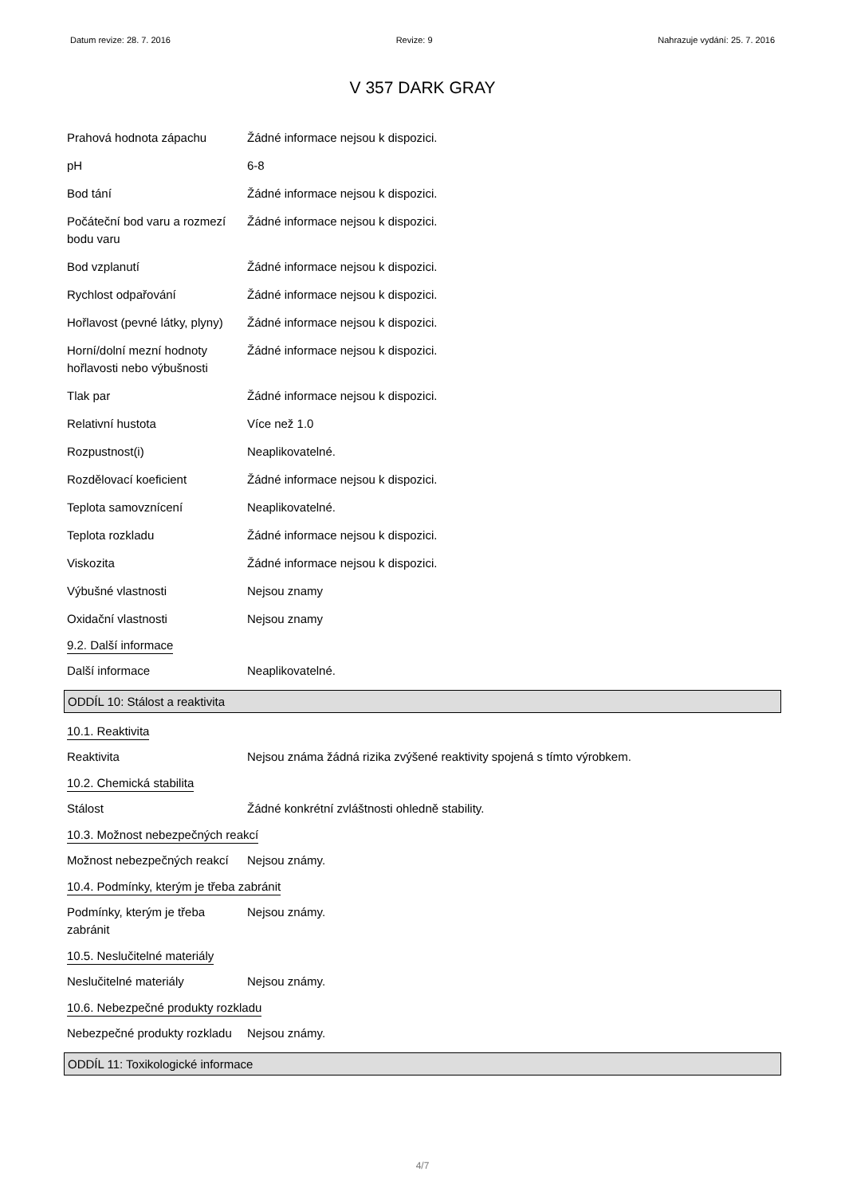Datum revize: 28. 7. 2016 Revize: 9 Nahrazuje vydání: 25. 7. 2016
V 357 DARK GRAY
Prahová hodnota zápachu Žádné informace nejsou k dispozici.
pH 6-8
Bod tání Žádné informace nejsou k dispozici.
Počáteční bod varu a rozmezí bodu varu
Žádné informace nejsou k dispozici.
Bod vzplanutí Žádné informace nejsou k dispozici.
Rychlost odpařování Žádné informace nejsou k dispozici.
Hořlavost (pevné látky, plyny)
Žádné informace nejsou k dispozici.
Horní/dolní mezní hodnoty hořlavosti nebo výbušnosti
Žádné informace nejsou k dispozici.
Tlak par Žádné informace nejsou k dispozici.
Relativní hustota Více než 1.0
Rozpustnost(i) Neaplikovatelné.
Rozdělovací koeficient Žádné informace nejsou k dispozici.
Teplota samovznícení Neaplikovatelné.
Teplota rozkladu Žádné informace nejsou k dispozici.
Viskozita Žádné informace nejsou k dispozici.
Výbušné vlastnosti Nejsou znamy
Oxidační vlastnosti Nejsou znamy
9.2. Další informace
Další informace Neaplikovatelné.
ODDÍL 10: Stálost a reaktivita
10.1. Reaktivita
Reaktivita Nejsou známa žádná rizika zvýšené reaktivity spojená s tímto výrobkem.
10.2. Chemická stabilita
Stálost Žádné konkrétní zvláštnosti ohledně stability.
10.3. Možnost nebezpečných reakcí
Možnost nebezpečných reakcí
Nejsou známy.
10.4. Podmínky, kterým je třeba zabránit
Podmínky, kterým je třeba zabránit
Nejsou známy.
10.5. Neslučitelné materiály
Neslučitelné materiály Nejsou známy.
10.6. Nebezpečné produkty rozkladu
Nebezpečné produkty rozkladu
Nejsou známy.
ODDÍL 11: Toxikologické informace
4/7